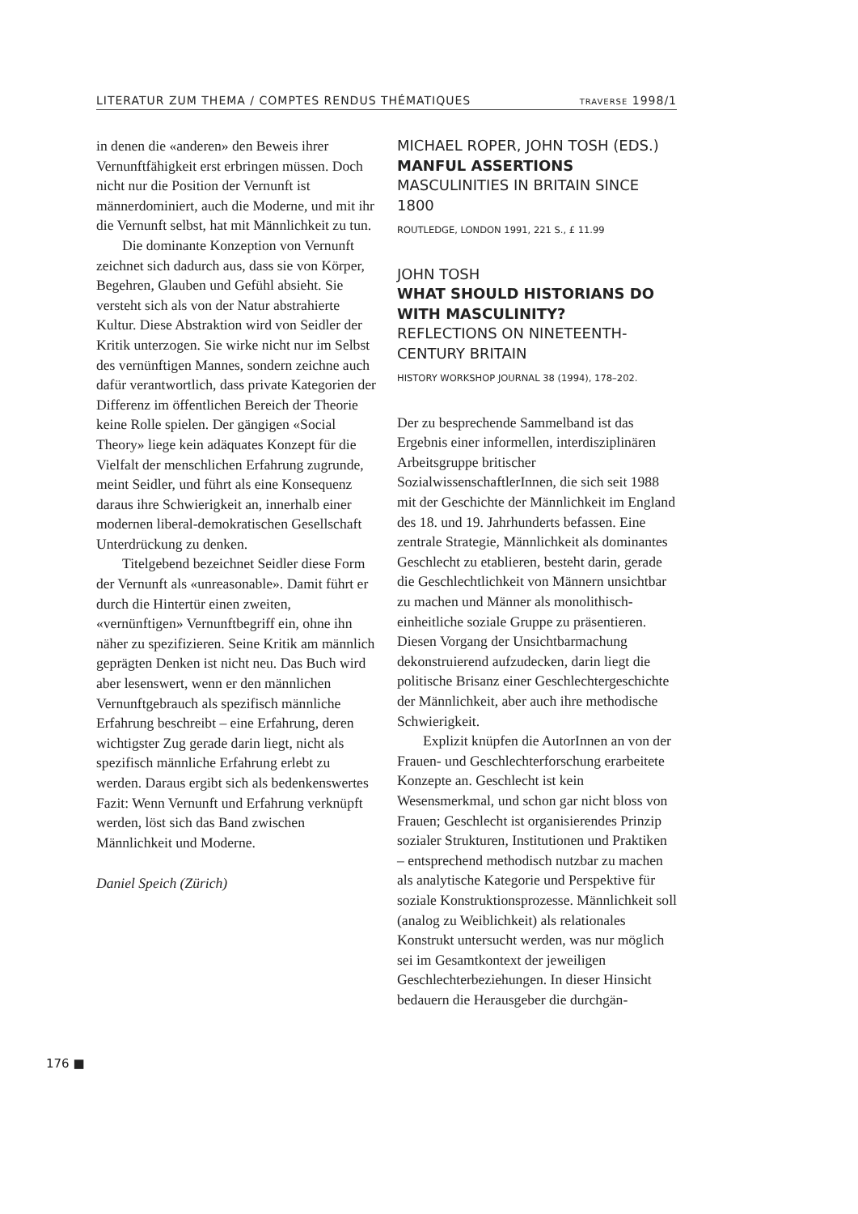LITERATUR ZUM THEMA / COMPTES RENDUS THÉMATIQUES TRAVERSE 1998/1
in denen die «anderen» den Beweis ihrer Vernunftfähigkeit erst erbringen müssen. Doch nicht nur die Position der Vernunft ist männerdominiert, auch die Moderne, und mit ihr die Vernunft selbst, hat mit Männlichkeit zu tun.
Die dominante Konzeption von Vernunft zeichnet sich dadurch aus, dass sie von Körper, Begehren, Glauben und Gefühl absieht. Sie versteht sich als von der Natur abstrahierte Kultur. Diese Abstraktion wird von Seidler der Kritik unterzogen. Sie wirke nicht nur im Selbst des vernünftigen Mannes, sondern zeichne auch dafür verantwortlich, dass private Kategorien der Differenz im öffentlichen Bereich der Theorie keine Rolle spielen. Der gängigen «Social Theory» liege kein adäquates Konzept für die Vielfalt der menschlichen Erfahrung zugrunde, meint Seidler, und führt als eine Konsequenz daraus ihre Schwierigkeit an, innerhalb einer modernen liberal-demokratischen Gesellschaft Unterdrückung zu denken.
Titelgebend bezeichnet Seidler diese Form der Vernunft als «unreasonable». Damit führt er durch die Hintertür einen zweiten, «vernünftigen» Vernunftbegriff ein, ohne ihn näher zu spezifizieren. Seine Kritik am männlich geprägten Denken ist nicht neu. Das Buch wird aber lesenswert, wenn er den männlichen Vernunftgebrauch als spezifisch männliche Erfahrung beschreibt – eine Erfahrung, deren wichtigster Zug gerade darin liegt, nicht als spezifisch männliche Erfahrung erlebt zu werden. Daraus ergibt sich als bedenkenswertes Fazit: Wenn Vernunft und Erfahrung verknüpft werden, löst sich das Band zwischen Männlichkeit und Moderne.
Daniel Speich (Zürich)
MICHAEL ROPER, JOHN TOSH (EDS.)
MANFUL ASSERTIONS
MASCULINITIES IN BRITAIN SINCE 1800
ROUTLEDGE, LONDON 1991, 221 S., £ 11.99
JOHN TOSH
WHAT SHOULD HISTORIANS DO WITH MASCULINITY?
REFLECTIONS ON NINETEENTH-CENTURY BRITAIN
HISTORY WORKSHOP JOURNAL 38 (1994), 178–202.
Der zu besprechende Sammelband ist das Ergebnis einer informellen, interdisziplinären Arbeitsgruppe britischer SozialwissenschaftlerInnen, die sich seit 1988 mit der Geschichte der Männlichkeit im England des 18. und 19. Jahrhunderts befassen. Eine zentrale Strategie, Männlichkeit als dominantes Geschlecht zu etablieren, besteht darin, gerade die Geschlechtlichkeit von Männern unsichtbar zu machen und Männer als monolithisch-einheitliche soziale Gruppe zu präsentieren. Diesen Vorgang der Unsichtbarmachung dekonstruierend aufzudecken, darin liegt die politische Brisanz einer Geschlechtergeschichte der Männlichkeit, aber auch ihre methodische Schwierigkeit.
Explizit knüpfen die AutorInnen an von der Frauen- und Geschlechterforschung erarbeitete Konzepte an. Geschlecht ist kein Wesensmerkmal, und schon gar nicht bloss von Frauen; Geschlecht ist organisierendes Prinzip sozialer Strukturen, Institutionen und Praktiken – entsprechend methodisch nutzbar zu machen als analytische Kategorie und Perspektive für soziale Konstruktionsprozesse. Männlichkeit soll (analog zu Weiblichkeit) als relationales Konstrukt untersucht werden, was nur möglich sei im Gesamtkontext der jeweiligen Geschlechterbeziehungen. In dieser Hinsicht bedauern die Herausgeber die durchgän-
176 ■